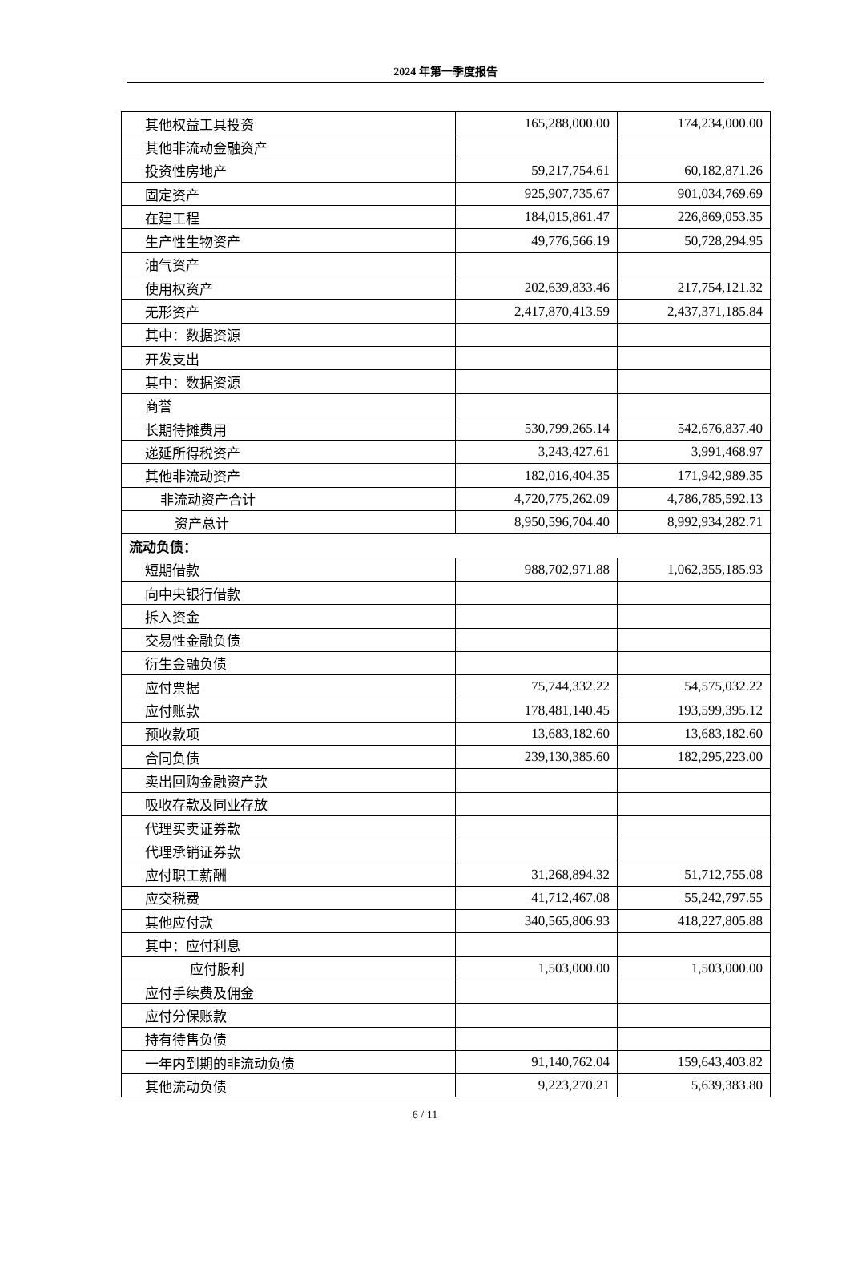2024 年第一季度报告
| 其他权益工具投资 | 165,288,000.00 | 174,234,000.00 |
| 其他非流动金融资产 | | |
| 投资性房地产 | 59,217,754.61 | 60,182,871.26 |
| 固定资产 | 925,907,735.67 | 901,034,769.69 |
| 在建工程 | 184,015,861.47 | 226,869,053.35 |
| 生产性生物资产 | 49,776,566.19 | 50,728,294.95 |
| 油气资产 | | |
| 使用权资产 | 202,639,833.46 | 217,754,121.32 |
| 无形资产 | 2,417,870,413.59 | 2,437,371,185.84 |
| 其中：数据资源 | | |
| 开发支出 | | |
| 其中：数据资源 | | |
| 商誉 | | |
| 长期待摊费用 | 530,799,265.14 | 542,676,837.40 |
| 递延所得税资产 | 3,243,427.61 | 3,991,468.97 |
| 其他非流动资产 | 182,016,404.35 | 171,942,989.35 |
| 非流动资产合计 | 4,720,775,262.09 | 4,786,785,592.13 |
| 资产总计 | 8,950,596,704.40 | 8,992,934,282.71 |
| 流动负债： | | |
| 短期借款 | 988,702,971.88 | 1,062,355,185.93 |
| 向中央银行借款 | | |
| 拆入资金 | | |
| 交易性金融负债 | | |
| 衍生金融负债 | | |
| 应付票据 | 75,744,332.22 | 54,575,032.22 |
| 应付账款 | 178,481,140.45 | 193,599,395.12 |
| 预收款项 | 13,683,182.60 | 13,683,182.60 |
| 合同负债 | 239,130,385.60 | 182,295,223.00 |
| 卖出回购金融资产款 | | |
| 吸收存款及同业存放 | | |
| 代理买卖证券款 | | |
| 代理承销证券款 | | |
| 应付职工薪酬 | 31,268,894.32 | 51,712,755.08 |
| 应交税费 | 41,712,467.08 | 55,242,797.55 |
| 其他应付款 | 340,565,806.93 | 418,227,805.88 |
| 其中：应付利息 | | |
| 应付股利 | 1,503,000.00 | 1,503,000.00 |
| 应付手续费及佣金 | | |
| 应付分保账款 | | |
| 持有待售负债 | | |
| 一年内到期的非流动负债 | 91,140,762.04 | 159,643,403.82 |
| 其他流动负债 | 9,223,270.21 | 5,639,383.80 |
6 / 11